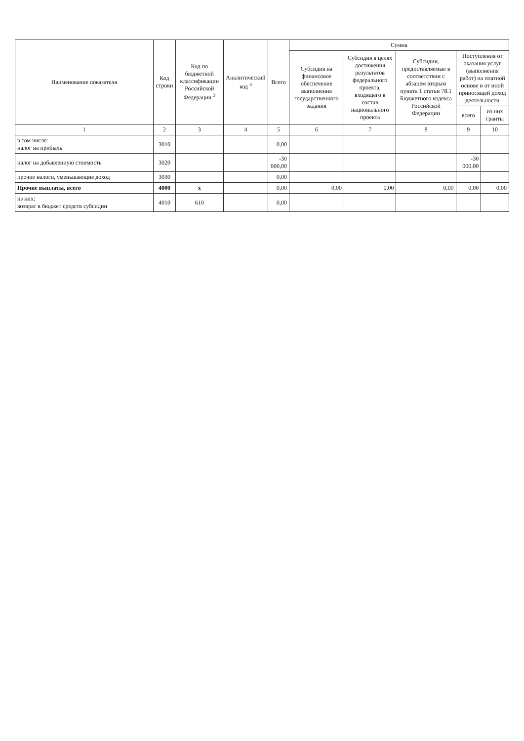| Наименование показателя | Код строки | Код по бюджетной классификации Российской Федерации <sup>3</sup> | Аналитический код <sup>4</sup> | Всего | Сумма | | | | |
| --- | --- | --- | --- | --- | --- | --- | --- | --- | --- |
| | | | | | Субсидия на финансовое обеспечение выполнения государственного задания | Субсидия в целях достижения результатов федерального проекта, входящего в состав национального проекта | Субсидии, предоставляемые в соответствии с абзацем вторым пункта 1 статьи 78.1 Бюджетного кодекса Российской Федерации | Поступления от оказания услуг (выполнения работ) на платной основе и от иной приносящей доход деятельности | |
| | | | | | | | | всего | из них гранты |
| 1 | 2 | 3 | 4 | 5 | 6 | 7 | 8 | 9 | 10 |
| в том числе: налог на прибыль | 3010 | | | 0,00 | | | | | |
| налог на добавленную стоимость | 3020 | | | -30 000,00 | | | | -30 000,00 | |
| прочие налоги, уменьшающие доход | 3030 | | | 0,00 | | | | | |
| Прочие выплаты, всего | 4000 | x | | 0,00 | 0,00 | 0,00 | 0,00 | 0,00 | 0,00 |
| из них: возврат в бюджет средств субсидии | 4010 | 610 | | 0,00 | | | | | |